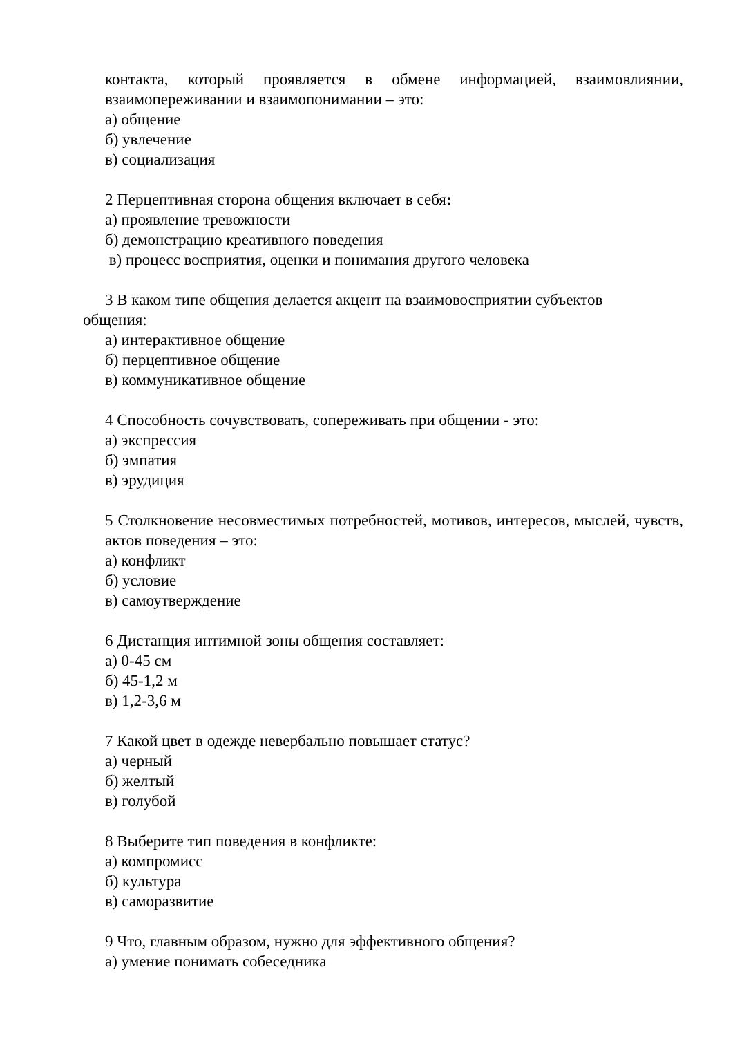контакта, который проявляется в обмене информацией, взаимовлиянии, взаимопереживании и взаимопонимании – это:
а) общение
б) увлечение
в) социализация
2 Перцептивная сторона общения включает в себя:
а) проявление тревожности
б) демонстрацию креативного поведения
в) процесс восприятия, оценки и понимания другого человека
3 В каком типе общения делается акцент на взаимовосприятии субъектов
общения:
а) интерактивное общение
б) перцептивное общение
в) коммуникативное общение
4 Способность сочувствовать, сопереживать при общении - это:
а) экспрессия
б) эмпатия
в) эрудиция
5 Столкновение несовместимых потребностей, мотивов, интересов, мыслей, чувств, актов поведения – это:
а) конфликт
б) условие
в) самоутверждение
6 Дистанция интимной зоны общения составляет:
а) 0-45 см
б) 45-1,2 м
в) 1,2-3,6 м
7 Какой цвет в одежде невербально повышает статус?
а) черный
б) желтый
в) голубой
8 Выберите тип поведения в конфликте:
а) компромисс
б) культура
в) саморазвитие
9 Что, главным образом, нужно для эффективного общения?
а) умение понимать собеседника